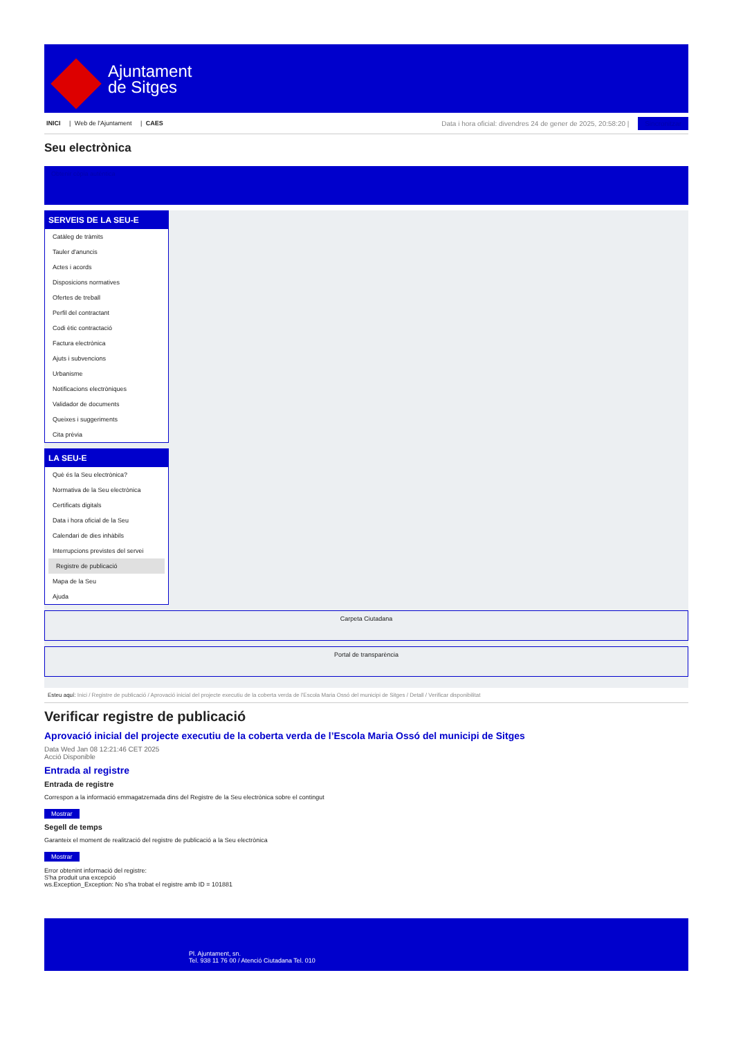Ajuntament
de Sitges
INICI | Web de l'Ajuntament | CAES
Data i hora oficial: divendres 24 de gener de 2025, 20:58:20 | Sincronitzar
Seu electrònica
Obtenir còpia autèntica
SERVEIS DE LA SEU-E
Catàleg de tràmits
Tauler d'anuncis
Actes i acords
Disposicions normatives
Ofertes de treball
Perfil del contractant
Codi ètic contractació
Factura electrònica
Ajuts i subvencions
Urbanisme
Notificacions electròniques
Validador de documents
Queixes i suggeriments
Cita prèvia
LA SEU-E
Què és la Seu electrònica?
Normativa de la Seu electrònica
Certificats digitals
Data i hora oficial de la Seu
Calendari de dies inhàbils
Interrupcions previstes del servei
Registre de publicació
Mapa de la Seu
Ajuda
Carpeta Ciutadana
Portal de transparència
Esteu aquí: Inici / Registre de publicació / Aprovació inicial del projecte executiu de la coberta verda de l'Escola Maria Ossó del municipi de Sitges / Detall / Verificar disponibilitat
Verificar registre de publicació
Aprovació inicial del projecte executiu de la coberta verda de l’Escola Maria Ossó del municipi de Sitges
Data Wed Jan 08 12:21:46 CET 2025
Acció Disponible
Entrada al registre
Entrada de registre
Correspon a la informació emmagatzemada dins del Registre de la Seu electrònica sobre el contingut
Mostrar
Segell de temps
Garanteix el moment de realització del registre de publicació a la Seu electrònica
Mostrar
Error obtenint informació del registre:
S'ha produit una excepció
ws.Exception_Exception: No s'ha trobat el registre amb ID = 101881
Pl. Ajuntament, sn.
Tel. 938 11 76 00 / Atenció Ciutadana Tel. 010